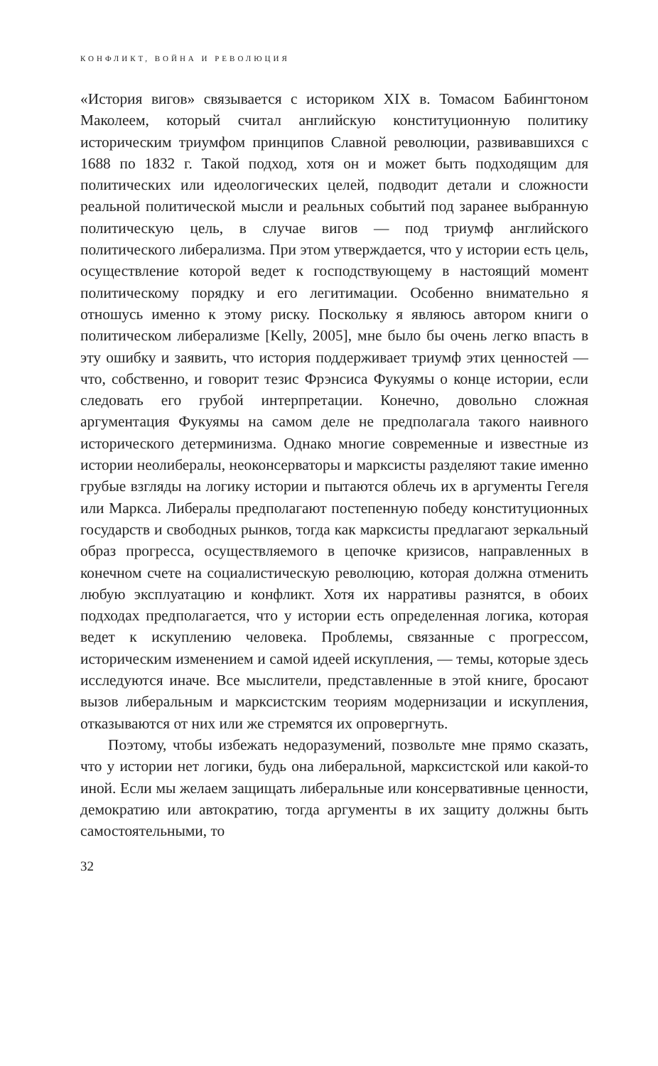КОНФЛИКТ, ВОЙНА И РЕВОЛЮЦИЯ
«История вигов» связывается с историком XIX в. Томасом Бабингтоном Маколеем, который считал английскую конституционную политику историческим триумфом принципов Славной революции, развивавшихся с 1688 по 1832 г. Такой подход, хотя он и может быть подходящим для политических или идеологических целей, подводит детали и сложности реальной политической мысли и реальных событий под заранее выбранную политическую цель, в случае вигов — под триумф английского политического либерализма. При этом утверждается, что у истории есть цель, осуществление которой ведет к господствующему в настоящий момент политическому порядку и его легитимации. Особенно внимательно я отношусь именно к этому риску. Поскольку я являюсь автором книги о политическом либерализме [Kelly, 2005], мне было бы очень легко впасть в эту ошибку и заявить, что история поддерживает триумф этих ценностей — что, собственно, и говорит тезис Фрэнсиса Фукуямы о конце истории, если следовать его грубой интерпретации. Конечно, довольно сложная аргументация Фукуямы на самом деле не предполагала такого наивного исторического детерминизма. Однако многие современные и известные из истории неолибералы, неоконсерваторы и марксисты разделяют такие именно грубые взгляды на логику истории и пытаются облечь их в аргументы Гегеля или Маркса. Либералы предполагают постепенную победу конституционных государств и свободных рынков, тогда как марксисты предлагают зеркальный образ прогресса, осуществляемого в цепочке кризисов, направленных в конечном счете на социалистическую революцию, которая должна отменить любую эксплуатацию и конфликт. Хотя их нарративы разнятся, в обоих подходах предполагается, что у истории есть определенная логика, которая ведет к искуплению человека. Проблемы, связанные с прогрессом, историческим изменением и самой идеей искупления, — темы, которые здесь исследуются иначе. Все мыслители, представленные в этой книге, бросают вызов либеральным и марксистским теориям модернизации и искупления, отказываются от них или же стремятся их опровергнуть.
Поэтому, чтобы избежать недоразумений, позвольте мне прямо сказать, что у истории нет логики, будь она либеральной, марксистской или какой-то иной. Если мы желаем защищать либеральные или консервативные ценности, демократию или автократию, тогда аргументы в их защиту должны быть самостоятельными, то
32